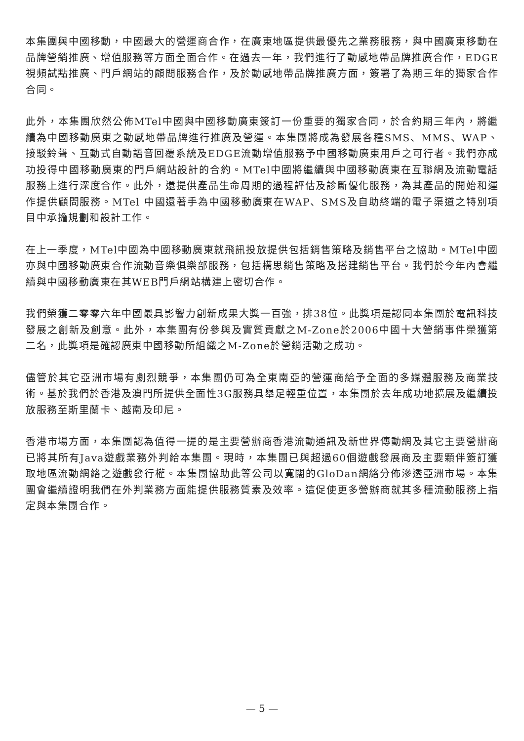本集團與中國移動，中國最大的營運商合作，在廣東地區提供最優先之業務服務，與中國廣東移動在品牌營銷推廣、增值服務等方面全面合作。在過去一年，我們進行了動感地帶品牌推廣合作，EDGE視頻試點推廣、門戶網站的顧問服務合作，及於動感地帶品牌推廣方面，簽署了為期三年的獨家合作合同。
此外，本集團欣然公佈MTel中國與中國移動廣東簽訂一份重要的獨家合同，於合約期三年內，將繼續為中國移動廣東之動感地帶品牌進行推廣及營運。本集團將成為發展各種SMS、MMS、WAP、接駁鈴聲、互動式自動語音回覆系統及EDGE流動增值服務予中國移動廣東用戶之可行者。我們亦成功投得中國移動廣東的門戶網站設計的合約。MTel中國將繼續與中國移動廣東在互聯網及流動電話服務上進行深度合作。此外，還提供產品生命周期的過程評估及診斷優化服務，為其產品的開始和運作提供顧問服務。MTel 中國還著手為中國移動廣東在WAP、SMS及自助終端的電子渠道之特別項目中承擔規劃和設計工作。
在上一季度，MTel中國為中國移動廣東就飛訊投放提供包括銷售策略及銷售平台之協助。MTel中國亦與中國移動廣東合作流動音樂俱樂部服務，包括構思銷售策略及搭建銷售平台。我們於今年內會繼續與中國移動廣東在其WEB門戶網站構建上密切合作。
我們榮獲二零零六年中國最具影響力創新成果大獎一百強，排38位。此獎項是認同本集團於電訊科技發展之創新及創意。此外，本集團有份參與及實質貢獻之M-Zone於2006中國十大營銷事件榮獲第二名，此獎項是確認廣東中國移動所組織之M-Zone於營銷活動之成功。
儘管於其它亞洲市場有劇烈競爭，本集團仍可為全東南亞的營運商給予全面的多媒體服務及商業技術。基於我們於香港及澳門所提供全面性3G服務具舉足輕重位置，本集團於去年成功地擴展及繼續投放服務至斯里蘭卡、越南及印尼。
香港市場方面，本集團認為值得一提的是主要營辦商香港流動通訊及新世界傳動網及其它主要營辦商已將其所有Java遊戲業務外判給本集團。現時，本集團已與超過60個遊戲發展商及主要顆伴簽訂獲取地區流動網絡之遊戲發行權。本集團協助此等公司以寬闊的GloDan網絡分佈滲透亞洲市場。本集團會繼續證明我們在外判業務方面能提供服務質素及效率。這促使更多營辦商就其多種流動服務上指定與本集團合作。
— 5 —